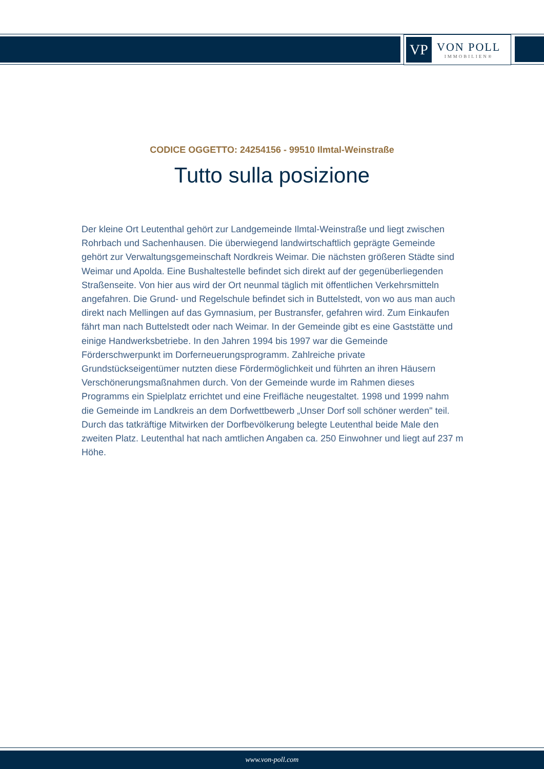VP
VON POLL
IMMOBILIEN®
CODICE OGGETTO: 24254156 - 99510 Ilmtal-Weinstraße
Tutto sulla posizione
Der kleine Ort Leutenthal gehört zur Landgemeinde Ilmtal-Weinstraße und liegt zwischen Rohrbach und Sachenhausen. Die überwiegend landwirtschaftlich geprägte Gemeinde gehört zur Verwaltungsgemeinschaft Nordkreis Weimar. Die nächsten größeren Städte sind Weimar und Apolda. Eine Bushaltestelle befindet sich direkt auf der gegenüberliegenden Straßenseite. Von hier aus wird der Ort neunmal täglich mit öffentlichen Verkehrsmitteln angefahren. Die Grund- und Regelschule befindet sich in Buttelstedt, von wo aus man auch direkt nach Mellingen auf das Gymnasium, per Bustransfer, gefahren wird. Zum Einkaufen fährt man nach Buttelstedt oder nach Weimar. In der Gemeinde gibt es eine Gaststätte und einige Handwerksbetriebe. In den Jahren 1994 bis 1997 war die Gemeinde Förderschwerpunkt im Dorferneuerungsprogramm. Zahlreiche private Grundstückseigentümer nutzten diese Fördermöglichkeit und führten an ihren Häusern Verschönerungsmaßnahmen durch. Von der Gemeinde wurde im Rahmen dieses Programms ein Spielplatz errichtet und eine Freifläche neugestaltet. 1998 und 1999 nahm die Gemeinde im Landkreis an dem Dorfwettbewerb „Unser Dorf soll schöner werden" teil. Durch das tatkräftige Mitwirken der Dorfbevölkerung belegte Leutenthal beide Male den zweiten Platz. Leutenthal hat nach amtlichen Angaben ca. 250 Einwohner und liegt auf 237 m Höhe.
www.von-poll.com